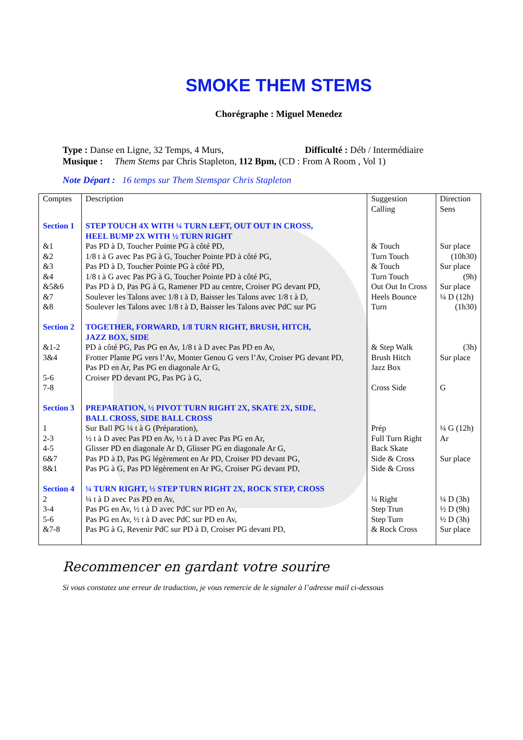SMOKE THEM STEMS
Chorégraphe : Miguel Menedez
Type : Danse en Ligne, 32 Temps, 4 Murs, Difficulté : Déb / Intermédiaire
Musique : Them Stems par Chris Stapleton, 112 Bpm, (CD : From A Room , Vol 1)
Note Départ : 16 temps sur Them Stemspar Chris Stapleton
| Comptes | Description | Suggestion Calling | Direction Sens |
| Section 1 | STEP TOUCH 4X WITH ¼ TURN LEFT, OUT OUT IN CROSS, HEEL BUMP 2X WITH ½ TURN RIGHT | | |
| &1 &2 &3 &4 &5&6 &7 &8 | Pas PD à D, Toucher Pointe PG à côté PD, 1/8 t à G avec Pas PG à G, Toucher Pointe PD à côté PG, Pas PD à D, Toucher Pointe PG à côté PD, 1/8 t à G avec Pas PG à G, Toucher Pointe PD à côté PG, Pas PD à D, Pas PG à G, Ramener PD au centre, Croiser PG devant PD, Soulever les Talons avec 1/8 t à D, Baisser les Talons avec 1/8 t à D, Soulever les Talons avec 1/8 t à D, Baisser les Talons avec PdC sur PG | & Touch Turn Touch & Touch Turn Touch Out Out In Cross Heels Bounce Turn | Sur place (10h30) Sur place (9h) Sur place ¼ D (12h) (1h30) |
| Section 2 | TOGETHER, FORWARD, 1/8 TURN RIGHT, BRUSH, HITCH, JAZZ BOX, SIDE | | |
| &1-2 3&4 5-6 7-8 | PD à côté PG, Pas PG en Av, 1/8 t à D avec Pas PD en Av, Frotter Plante PG vers l’Av, Monter Genou G vers l’Av, Croiser PG devant PD, Pas PD en Ar, Pas PG en diagonale Ar G, Croiser PD devant PG, Pas PG à G, | & Step Walk Brush Hitch Jazz Box Cross Side | (3h) Sur place G |
| Section 3 | PREPARATION, ½ PIVOT TURN RIGHT 2X, SKATE 2X, SIDE, BALL CROSS, SIDE BALL CROSS | | |
| 1 2-3 4-5 6&7 8&1 | Sur Ball PG ¼ t à G (Préparation), ½ t à D avec Pas PD en Av, ½ t à D avec Pas PG en Ar, Glisser PD en diagonale Ar D, Glisser PG en diagonale Ar G, Pas PD à D, Pas PG légèrement en Ar PD, Croiser PD devant PG, Pas PG à G, Pas PD légèrement en Ar PG, Croiser PG devant PD, | Prép Full Turn Right Back Skate Side & Cross Side & Cross | ¼ G (12h) Ar Sur place |
| Section 4 | ¼ TURN RIGHT, ½ STEP TURN RIGHT 2X, ROCK STEP, CROSS | | |
| 2 3-4 5-6 &7-8 | ¼ t à D avec Pas PD en Av, Pas PG en Av, ½ t à D avec PdC sur PD en Av, Pas PG en Av, ½ t à D avec PdC sur PD en Av, Pas PG à G, Revenir PdC sur PD à D, Croiser PG devant PD, | ¼ Right Step Trun Step Turn & Rock Cross | ¼ D (3h) ½ D (9h) ½ D (3h) Sur place |
Recommencer en gardant votre sourire
Si vous constatez une erreur de traduction, je vous remercie de le signaler à l’adresse mail ci-dessous